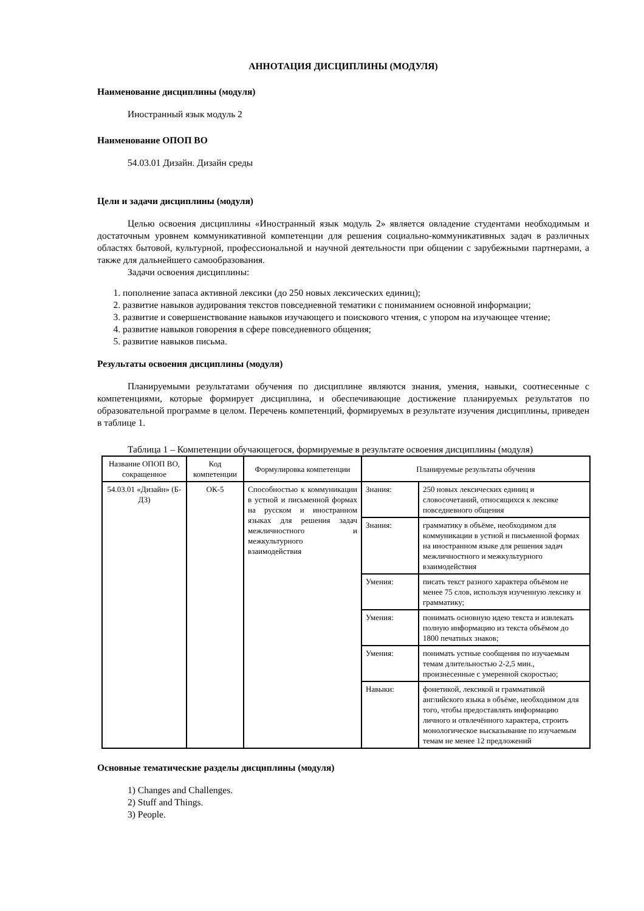АННОТАЦИЯ ДИСЦИПЛИНЫ (МОДУЛЯ)
Наименование дисциплины (модуля)
Иностранный язык модуль 2
Наименование ОПОП ВО
54.03.01 Дизайн. Дизайн среды
Цели и задачи дисциплины (модуля)
Целью освоения дисциплины «Иностранный язык модуль 2» является овладение студентами необходимым и достаточным уровнем коммуникативной компетенции для решения социально-коммуникативных задач в различных областях бытовой, культурной, профессиональной и научной деятельности при общении с зарубежными партнерами, а также для дальнейшего самообразования.
Задачи освоения дисциплины:
1. пополнение запаса активной лексики (до 250 новых лексических единиц);
2. развитие навыков аудирования текстов повседневной тематики с пониманием основной информации;
3. развитие и совершенствование навыков изучающего и поискового чтения, с упором на изучающее чтение;
4. развитие навыков говорения в сфере повседневного общения;
5. развитие навыков письма.
Результаты освоения дисциплины (модуля)
Планируемыми результатами обучения по дисциплине являются знания, умения, навыки, соотнесенные с компетенциями, которые формирует дисциплина, и обеспечивающие достижение планируемых результатов по образовательной программе в целом. Перечень компетенций, формируемых в результате изучения дисциплины, приведен в таблице 1.
Таблица 1 – Компетенции обучающегося, формируемые в результате освоения дисциплины (модуля)
| Название ОПОП ВО, сокращенное | Код компетенции | Формулировка компетенции | Планируемые результаты обучения | |
| --- | --- | --- | --- | --- |
| 54.03.01 «Дизайн» (Б-ДЗ) | ОК-5 | Способностью к коммуникации в устной и письменной формах на русском и иностранном языках для решения задач межличностного и межкультурного взаимодействия | Знания: | 250 новых лексических единиц и словосочетаний, относящихся к лексике повседневного общения |
| | | | Знания: | грамматику в объёме, необходимом для коммуникации в устной и письменной формах на иностранном языке для решения задач межличностного и межкультурного взаимодействия |
| | | | Умения: | писать текст разного характера объёмом не менее 75 слов, используя изученную лексику и грамматику; |
| | | | Умения: | понимать основную идею текста и извлекать полную информацию из текста объёмом до 1800 печатных знаков; |
| | | | Умения: | понимать устные сообщения по изучаемым темам длительностью 2-2,5 мин., произнесенные с умеренной скоростью; |
| | | | Навыки: | фонетикой, лексикой и грамматикой английского языка в объёме, необходимом для того, чтобы предоставлять информацию личного и отвлечённого характера, строить монологическое высказывание по изучаемым темам не менее 12 предложений |
Основные тематические разделы дисциплины (модуля)
1) Changes and Challenges.
2) Stuff and Things.
3) People.